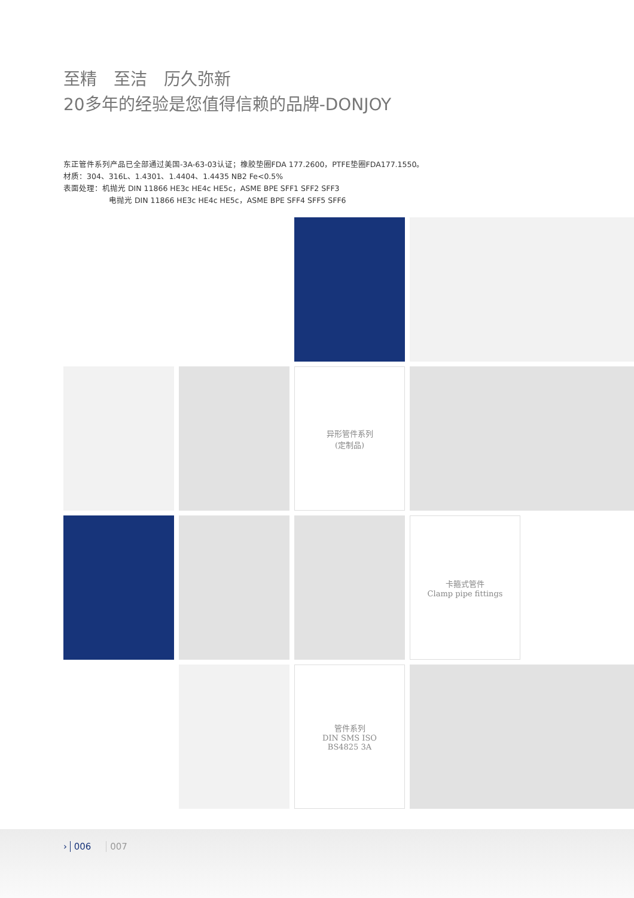至精　至洁　历久弥新
20多年的经验是您值得信赖的品牌-DONJOY
东正管件系列产品已全部通过美国-3A-63-03认证；橡胶垫圈FDA 177.2600，PTFE垫圈FDA177.1550。
材质：304、316L、1.4301、1.4404、1.4435 NB2 Fe<0.5%
表面处理：机抛光 DIN 11866 HE3c HE4c HE5c，ASME BPE SFF1 SFF2 SFF3
电抛光 DIN 11866 HE3c HE4c HE5c，ASME BPE SFF4 SFF5 SFF6
异形管件系列
(定制品)
卡箍式管件
Clamp pipe fittings
管件系列
DIN SMS ISO
BS4825 3A
› 006 007